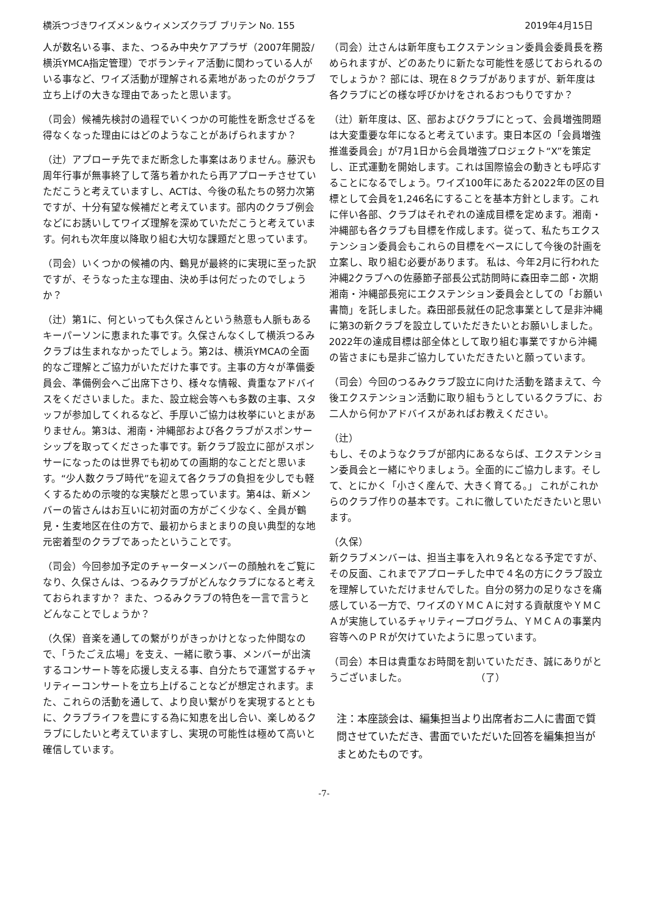横浜つづきワイズメン＆ウィメンズクラブ ブリテン No. 155 2019年4月15日
人が数名いる事、また、つるみ中央ケアプラザ（2007年開設/横浜YMCA指定管理）でボランティア活動に関わっている人がいる事など、ワイズ活動が理解される素地があったのがクラブ立ち上げの大きな理由であったと思います。
（司会）候補先検討の過程でいくつかの可能性を断念せざるを得なくなった理由にはどのようなことがあげられますか？
（辻）アプローチ先でまだ断念した事案はありません。藤沢も周年行事が無事終了して落ち着かれたら再アプローチさせていただこうと考えていますし、ACTは、今後の私たちの努力次第ですが、十分有望な候補だと考えています。部内のクラブ例会などにお誘いしてワイズ理解を深めていただこうと考えています。何れも次年度以降取り組む大切な課題だと思っています。
（司会）いくつかの候補の内、鶴見が最終的に実現に至った訳ですが、そうなった主な理由、決め手は何だったのでしょうか？
（辻）第1に、何といっても久保さんという熱意も人脈もあるキーパーソンに恵まれた事です。久保さんなくして横浜つるみクラブは生まれなかったでしょう。第2は、横浜YMCAの全面的なご理解とご協力がいただけた事です。主事の方々が準備委員会、準備例会へご出席下さり、様々な情報、貴重なアドバイスをくださいました。また、設立総会等へも多数の主事、スタッフが参加してくれるなど、手厚いご協力は枚挙にいとまがありません。第3は、湘南・沖縄部および各クラブがスポンサーシップを取ってくださった事です。新クラブ設立に部がスポンサーになったのは世界でも初めての画期的なことだと思います。“少人数クラブ時代”を迎えて各クラブの負担を少しでも軽くするための示唆的な実験だと思っています。第4は、新メンバーの皆さんはお互いに初対面の方がごく少なく、全員が鶴見・生麦地区在住の方で、最初からまとまりの良い典型的な地元密着型のクラブであったということです。
（司会）今回参加予定のチャーターメンバーの顔触れをご覧になり、久保さんは、つるみクラブがどんなクラブになると考えておられますか？ また、つるみクラブの特色を一言で言うとどんなことでしょうか？
（久保）音楽を通しての繋がりがきっかけとなった仲間なので、「うたごえ広場」を支え、一緒に歌う事、メンバーが出演するコンサート等を応援し支える事、自分たちで運営するチャリティーコンサートを立ち上げることなどが想定されます。また、これらの活動を通して、より良い繋がりを実現するとともに、クラブライフを豊にする為に知恵を出し合い、楽しめるクラブにしたいと考えていますし、実現の可能性は極めて高いと確信しています。
（司会）辻さんは新年度もエクステンション委員会委員長を務められますが、どのあたりに新たな可能性を感じておられるのでしょうか？ 部には、現在８クラブがありますが、新年度は各クラブにどの様な呼びかけをされるおつもりですか？
（辻）新年度は、区、部およびクラブにとって、会員増強問題は大変重要な年になると考えています。東日本区の「会員増強推進委員会」が7月1日から会員増強プロジェクト“X”を策定し、正式運動を開始します。これは国際協会の動きとも呼応することになるでしょう。ワイズ100年にあたる2022年の区の目標として会員を1,246名にすることを基本方針とします。これに伴い各部、クラブはそれぞれの達成目標を定めます。湘南・沖縄部も各クラブも目標を作成します。従って、私たちエクステンション委員会もこれらの目標をベースにして今後の計画を立案し、取り組む必要があります。 私は、今年2月に行われた沖縄2クラブへの佐藤節子部長公式訪問時に森田幸二郎・次期湘南・沖縄部長宛にエクステンション委員会としての「お願い書簡」を託しました。森田部長就任の記念事業として是非沖縄に第3の新クラブを設立していただきたいとお願いしました。2022年の達成目標は部全体として取り組む事業ですから沖縄の皆さまにも是非ご協力していただきたいと願っています。
（司会）今回のつるみクラブ設立に向けた活動を踏まえて、今後エクステンション活動に取り組もうとしているクラブに、お二人から何かアドバイスがあればお教えください。
（辻）
もし、そのようなクラブが部内にあるならば、エクステンション委員会と一緒にやりましょう。全面的にご協力します。そして、とにかく「小さく産んで、大きく育てる。」 これがこれからのクラブ作りの基本です。これに徹していただきたいと思います。
（久保）
新クラブメンバーは、担当主事を入れ９名となる予定ですが、その反面、これまでアプローチした中で４名の方にクラブ設立を理解していただけませんでした。自分の努力の足りなさを痛感している一方で、ワイズのＹＭＣＡに対する貢献度やＹＭＣＡが実施しているチャリティープログラム、ＹＭＣＡの事業内容等へのＰＲが欠けていたように思っています。
（司会）本日は貴重なお時間を割いていただき、誠にありがとうございました。　　　　　　　　（了）
注：本座談会は、編集担当より出席者お二人に書面で質問させていただき、書面でいただいた回答を編集担当がまとめたものです。
-7-